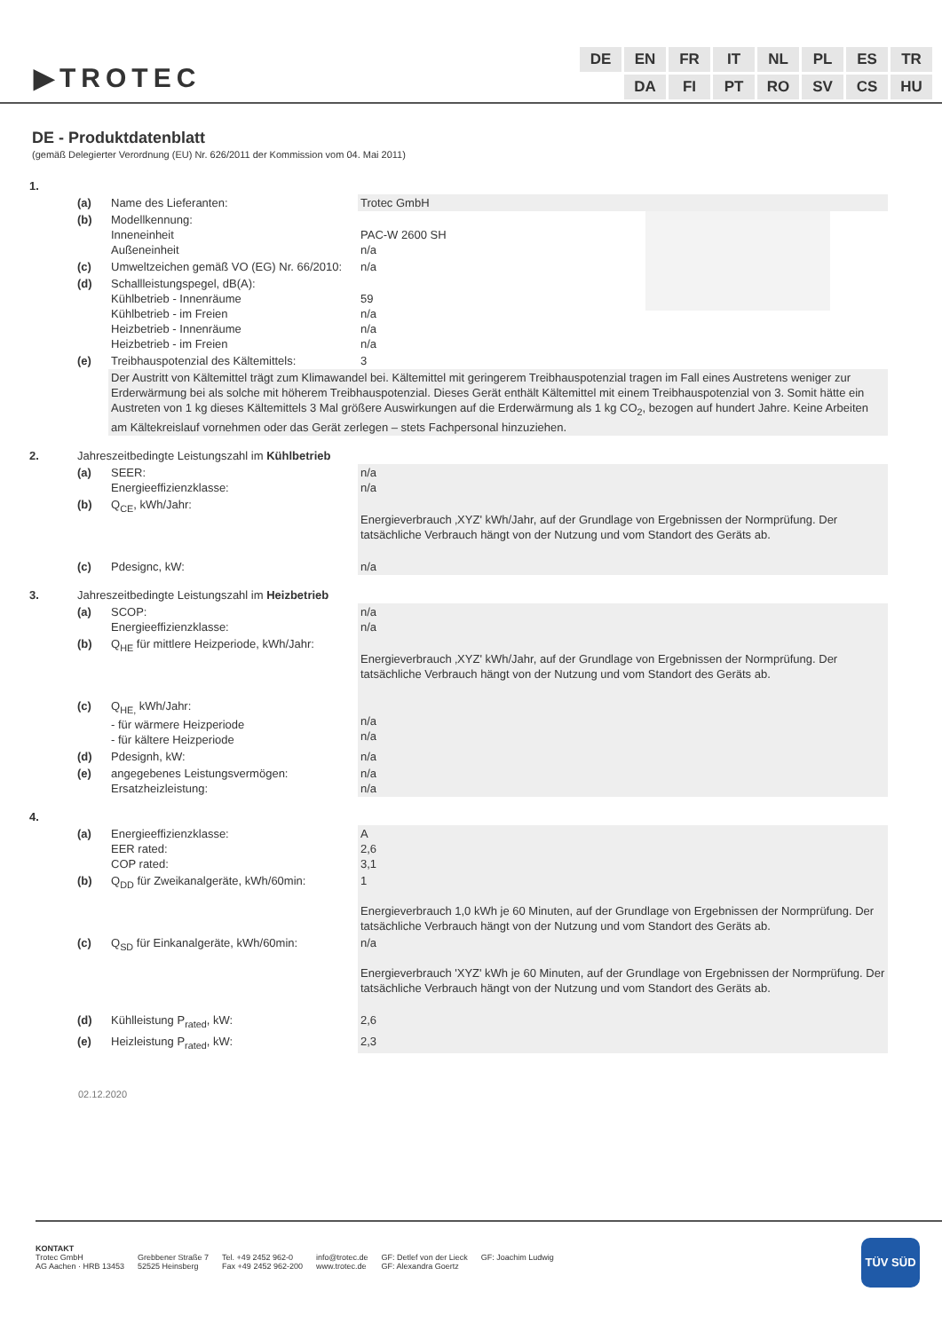▶TROTEC
| DE | EN | FR | IT | NL | PL | ES | TR |
| | DA | FI | PT | RO | SV | CS | HU |
DE - Produktdatenblatt
(gemäß Delegierter Verordnung (EU) Nr. 626/2011 der Kommission vom 04. Mai 2011)
| 1. | | | |
| | (a) | Name des Lieferanten: | Trotec GmbH |
| | (b) | Modellkennung: Inneneinheit Außeneinheit | PAC-W 2600 SH n/a |
| | (c) | Umweltzeichen gemäß VO (EG) Nr. 66/2010: | n/a |
| | (d) | Schallleistungspegel, dB(A): Kühlbetrieb - Innenräume Kühlbetrieb - im Freien Heizbetrieb - Innenräume Heizbetrieb - im Freien | 59 n/a n/a n/a |
| | (e) | Treibhauspotenzial des Kältemittels: | 3 |
| | | Der Austritt von Kältemittel trägt zum Klimawandel bei. Kältemittel mit geringerem Treibhauspotenzial tragen im Fall eines Austretens weniger zur Erderwärmung bei als solche mit höherem Treibhauspotenzial. Dieses Gerät enthält Kältemittel mit einem Treibhauspotenzial von 3. Somit hätte ein Austreten von 1 kg dieses Kältemittels 3 Mal größere Auswirkungen auf die Erderwärmung als 1 kg CO<sub>2</sub>, bezogen auf hundert Jahre. Keine Arbeiten am Kältekreislauf vornehmen oder das Gerät zerlegen – stets Fachpersonal hinzuziehen. | |
| 2. | Jahreszeitbedingte Leistungszahl im Kühlbetrieb | | |
| | (a) | SEER: Energieeffizienzklasse: | n/a n/a |
| | (b) | Q<sub>CE</sub>, kWh/Jahr: | Energieverbrauch ‚XYZ' kWh/Jahr, auf der Grundlage von Ergebnissen der Normprüfung. Der tatsächliche Verbrauch hängt von der Nutzung und vom Standort des Geräts ab. |
| | (c) | Pdesignc, kW: | n/a |
| 3. | Jahreszeitbedingte Leistungszahl im Heizbetrieb | | |
| | (a) | SCOP: Energieeffizienzklasse: | n/a n/a |
| | (b) | Q<sub>HE</sub> für mittlere Heizperiode, kWh/Jahr: | Energieverbrauch ‚XYZ' kWh/Jahr, auf der Grundlage von Ergebnissen der Normprüfung. Der tatsächliche Verbrauch hängt von der Nutzung und vom Standort des Geräts ab. |
| | (c) | Q<sub>HE,</sub> kWh/Jahr: - für wärmere Heizperiode - für kältere Heizperiode | n/a n/a |
| | (d) | Pdesignh, kW: | n/a |
| | (e) | angegebenes Leistungsvermögen: Ersatzheizleistung: | n/a n/a |
| 4. | | | |
| | (a) | Energieeffizienzklasse: EER rated: COP rated: | A 2,6 3,1 |
| | (b) | Q<sub>DD</sub> für Zweikanalgeräte, kWh/60min: | 1 Energieverbrauch 1,0 kWh je 60 Minuten, auf der Grundlage von Ergebnissen der Normprüfung. Der tatsächliche Verbrauch hängt von der Nutzung und vom Standort des Geräts ab. |
| | (c) | Q<sub>SD</sub> für Einkanalgeräte, kWh/60min: | n/a Energieverbrauch 'XYZ' kWh je 60 Minuten, auf der Grundlage von Ergebnissen der Normprüfung. Der tatsächliche Verbrauch hängt von der Nutzung und vom Standort des Geräts ab. |
| | (d) | Kühlleistung P<sub>rated</sub>, kW: | 2,6 |
| | (e) | Heizleistung P<sub>rated</sub>, kW: | 2,3 |
02.12.2020
KONTAKT
Trotec GmbH
AG Aachen · HRB 13453
Grebbener Straße 7
52525 Heinsberg
Tel. +49 2452 962-0
Fax +49 2452 962-200
info@trotec.de
www.trotec.de
GF: Detlef von der Lieck
GF: Alexandra Goertz
GF: Joachim Ludwig
TÜV SÜD